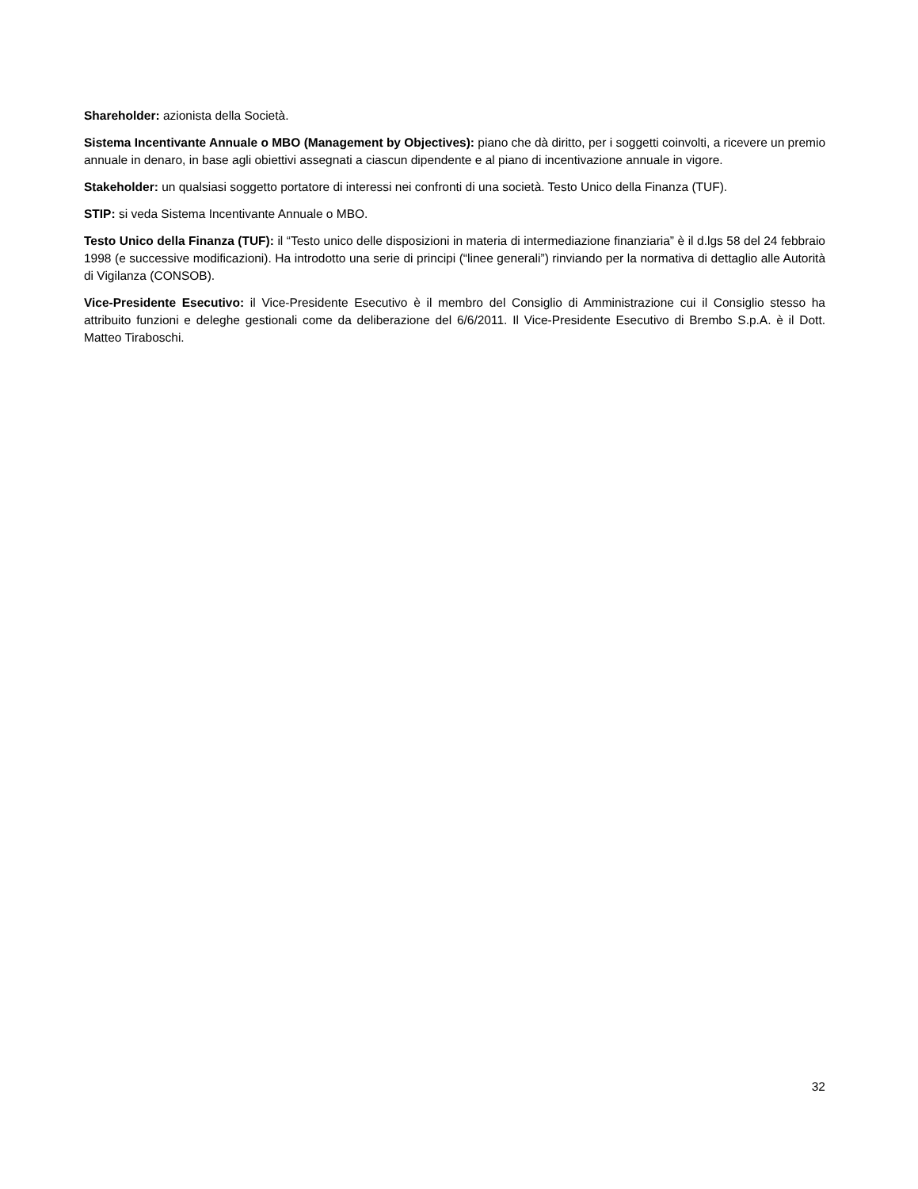Shareholder: azionista della Società.
Sistema Incentivante Annuale o MBO (Management by Objectives): piano che dà diritto, per i soggetti coinvolti, a ricevere un premio annuale in denaro, in base agli obiettivi assegnati a ciascun dipendente e al piano di incentivazione annuale in vigore.
Stakeholder: un qualsiasi soggetto portatore di interessi nei confronti di una società. Testo Unico della Finanza (TUF).
STIP: si veda Sistema Incentivante Annuale o MBO.
Testo Unico della Finanza (TUF): il “Testo unico delle disposizioni in materia di intermediazione finanziaria” è il d.lgs 58 del 24 febbraio 1998 (e successive modificazioni). Ha introdotto una serie di principi (“linee generali”) rinviando per la normativa di dettaglio alle Autorità di Vigilanza (CONSOB).
Vice-Presidente Esecutivo: il Vice-Presidente Esecutivo è il membro del Consiglio di Amministrazione cui il Consiglio stesso ha attribuito funzioni e deleghe gestionali come da deliberazione del 6/6/2011. Il Vice-Presidente Esecutivo di Brembo S.p.A. è il Dott. Matteo Tiraboschi.
32